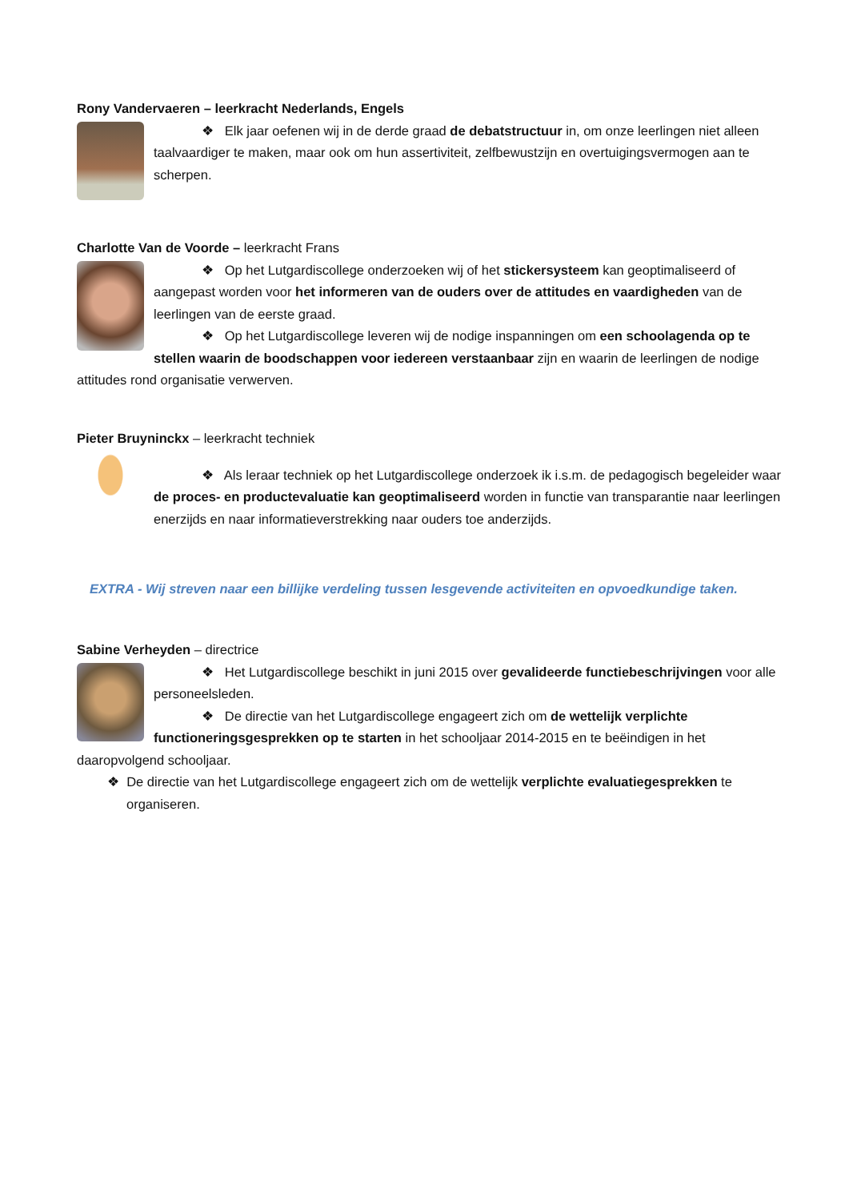Rony Vandervaeren – leerkracht Nederlands, Engels
❖ Elk jaar oefenen wij in de derde graad de debatstructuur in, om onze leerlingen niet alleen taalvaardiger te maken, maar ook om hun assertiviteit, zelfbewustzijn en overtuigingsvermogen aan te scherpen.
Charlotte Van de Voorde – leerkracht Frans
❖ Op het Lutgardiscollege onderzoeken wij of het stickersysteem kan geoptimaliseerd of aangepast worden voor het informeren van de ouders over de attitudes en vaardigheden van de leerlingen van de eerste graad.
❖ Op het Lutgardiscollege leveren wij de nodige inspanningen om een schoolagenda op te stellen waarin de boodschappen voor iedereen verstaanbaar zijn en waarin de leerlingen de nodige attitudes rond organisatie verwerven.
Pieter Bruyninckx – leerkracht techniek
❖ Als leraar techniek op het Lutgardiscollege onderzoek ik i.s.m. de pedagogisch begeleider waar de proces- en productevaluatie kan geoptimaliseerd worden in functie van transparantie naar leerlingen enerzijds en naar informatieverstrekking naar ouders toe anderzijds.
EXTRA - Wij streven naar een billijke verdeling tussen lesgevende activiteiten en opvoedkundige taken.
Sabine Verheyden – directrice
❖ Het Lutgardiscollege beschikt in juni 2015 over gevalideerde functiebeschrijvingen voor alle personeelsleden.
❖ De directie van het Lutgardiscollege engageert zich om de wettelijk verplichte functioneringsgesprekken op te starten in het schooljaar 2014-2015 en te beëindigen in het daaropvolgend schooljaar.
❖ De directie van het Lutgardiscollege engageert zich om de wettelijk verplichte evaluatiegesprekken te organiseren.